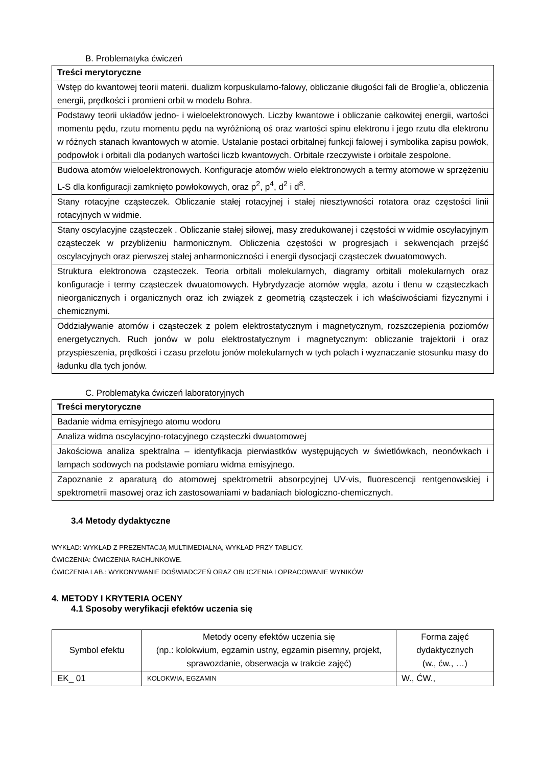B. Problematyka ćwiczeń
| Treści merytoryczne |
| --- |
| Wstęp do kwantowej teorii materii. dualizm korpuskularno-falowy, obliczanie długości fali de Broglie’a, obliczenia energii, prędkości i promieni orbit w modelu Bohra. |
| Podstawy teorii układów jedno- i wieloelektronowych. Liczby kwantowe i obliczanie całkowitej energii, wartości momentu pędu, rzutu momentu pędu na wyróżnioną oś oraz wartości spinu elektronu i jego rzutu dla elektronu w różnych stanach kwantowych w atomie. Ustalanie postaci orbitalnej funkcji falowej i symbolika zapisu powłok, podpowłok i orbitali dla podanych wartości liczb kwantowych. Orbitale rzeczywiste i orbitale zespolone. |
| Budowa atomów wieloelektronowych. Konfiguracje atomów wielo elektronowych a termy atomowe w sprzężeniu L-S dla konfiguracji zamknięto powłokowych, oraz p<sup>2</sup>, p<sup>4</sup>, d<sup>2</sup> i d<sup>8</sup>. |
| Stany rotacyjne cząsteczek. Obliczanie stałej rotacyjnej i stałej niesztywności rotatora oraz częstości linii rotacyjnych w widmie. |
| Stany oscylacyjne cząsteczek . Obliczanie stałej siłowej, masy zredukowanej i częstości w widmie oscylacyjnym cząsteczek w przybliżeniu harmonicznym. Obliczenia częstości w progresjach i sekwencjach przejść oscylacyjnych oraz pierwszej stałej anharmoniczności i energii dysocjacji cząsteczek dwuatomowych. |
| Struktura elektronowa cząsteczek. Teoria orbitali molekularnych, diagramy orbitali molekularnych oraz konfiguracje i termy cząsteczek dwuatomowych. Hybrydyzacje atomów węgla, azotu i tlenu w cząsteczkach nieorganicznych i organicznych oraz ich związek z geometrią cząsteczek i ich właściwościami fizycznymi i chemicznymi. |
| Oddziaływanie atomów i cząsteczek z polem elektrostatycznym i magnetycznym, rozszczepienia poziomów energetycznych. Ruch jonów w polu elektrostatycznym i magnetycznym: obliczanie trajektorii i oraz przyspieszenia, prędkości i czasu przelotu jonów molekularnych w tych polach i wyznaczanie stosunku masy do ładunku dla tych jonów. |
C. Problematyka ćwiczeń laboratoryjnych
| Treści merytoryczne |
| --- |
| Badanie widma emisyjnego atomu wodoru |
| Analiza widma oscylacyjno-rotacyjnego cząsteczki dwuatomowej |
| Jakościowa analiza spektralna – identyfikacja pierwiastków występujących w świetlówkach, neonówkach i lampach sodowych na podstawie pomiaru widma emisyjnego. |
| Zapoznanie z aparaturą do atomowej spektrometrii absorpcyjnej UV-vis, fluorescencji rentgenowskiej i spektrometrii masowej oraz ich zastosowaniami w badaniach biologiczno-chemicznych. |
3.4 Metody dydaktyczne
WYKŁAD: WYKŁAD Z PREZENTACJĄ MULTIMEDIALNĄ, WYKŁAD PRZY TABLICY.
ĆWICZENIA: ĆWICZENIA RACHUNKOWE.
ĆWICZENIA LAB.: WYKONYWANIE DOŚWIADCZEŃ ORAZ OBLICZENIA I OPRACOWANIE WYNIKÓW
4. METODY I KRYTERIA OCENY
4.1 Sposoby weryfikacji efektów uczenia się
| Symbol efektu | Metody oceny efektów uczenia się (np.: kolokwium, egzamin ustny, egzamin pisemny, projekt, sprawozdanie, obserwacja w trakcie zajęć) | Forma zajęć dydaktycznych (w., ćw., …) |
| EK_ 01 | KOLOKWIA, EGZAMIN | W., ĆW., |